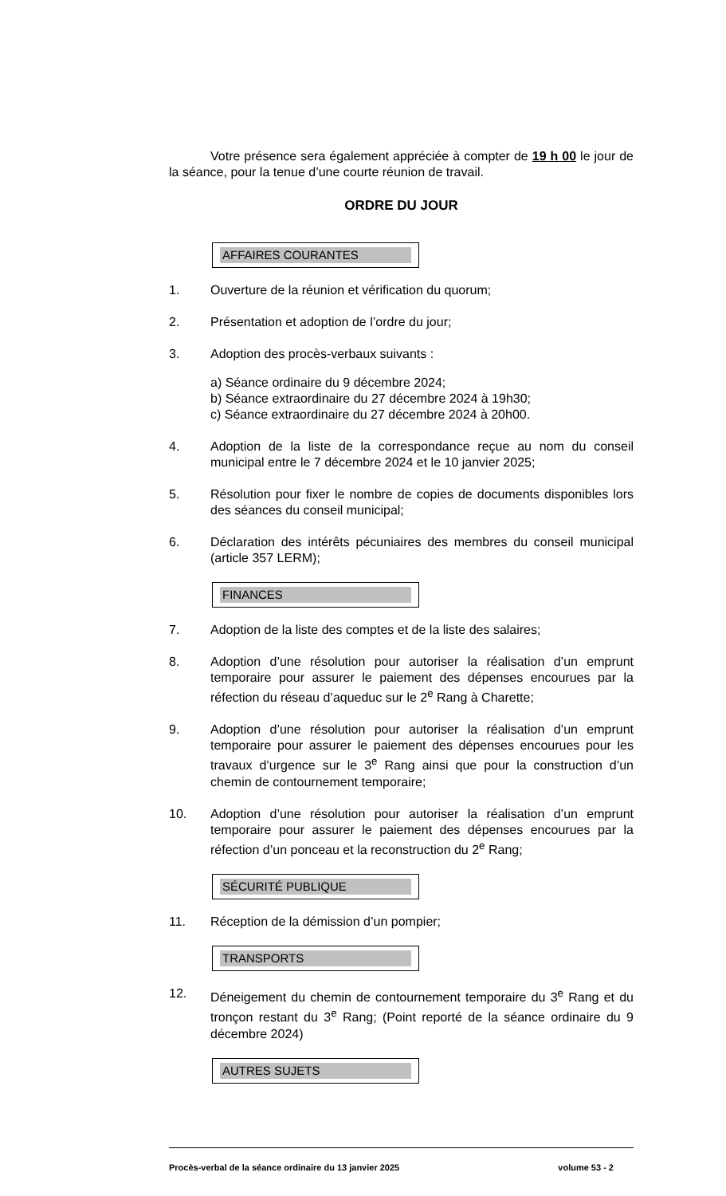Votre présence sera également appréciée à compter de 19 h 00 le jour de la séance, pour la tenue d’une courte réunion de travail.
ORDRE DU JOUR
AFFAIRES COURANTES
1. Ouverture de la réunion et vérification du quorum;
2. Présentation et adoption de l’ordre du jour;
3. Adoption des procès-verbaux suivants :
a) Séance ordinaire du 9 décembre 2024;
b) Séance extraordinaire du 27 décembre 2024 à 19h30;
c) Séance extraordinaire du 27 décembre 2024 à 20h00.
4. Adoption de la liste de la correspondance reçue au nom du conseil municipal entre le 7 décembre 2024 et le 10 janvier 2025;
5. Résolution pour fixer le nombre de copies de documents disponibles lors des séances du conseil municipal;
6. Déclaration des intérêts pécuniaires des membres du conseil municipal (article 357 LERM);
FINANCES
7. Adoption de la liste des comptes et de la liste des salaires;
8. Adoption d’une résolution pour autoriser la réalisation d’un emprunt temporaire pour assurer le paiement des dépenses encourues par la réfection du réseau d’aqueduc sur le 2<sup>e</sup> Rang à Charette;
9. Adoption d’une résolution pour autoriser la réalisation d’un emprunt temporaire pour assurer le paiement des dépenses encourues pour les travaux d’urgence sur le 3<sup>e</sup> Rang ainsi que pour la construction d’un chemin de contournement temporaire;
10. Adoption d’une résolution pour autoriser la réalisation d’un emprunt temporaire pour assurer le paiement des dépenses encourues par la réfection d’un ponceau et la reconstruction du 2<sup>e</sup> Rang;
SÉCURITÉ PUBLIQUE
11. Réception de la démission d’un pompier;
TRANSPORTS
12. Déneigement du chemin de contournement temporaire du 3<sup>e</sup> Rang et du tronçon restant du 3<sup>e</sup> Rang; (Point reporté de la séance ordinaire du 9 décembre 2024)
AUTRES SUJETS
Procès-verbal de la séance ordinaire du 13 janvier 2025 volume 53 - 2